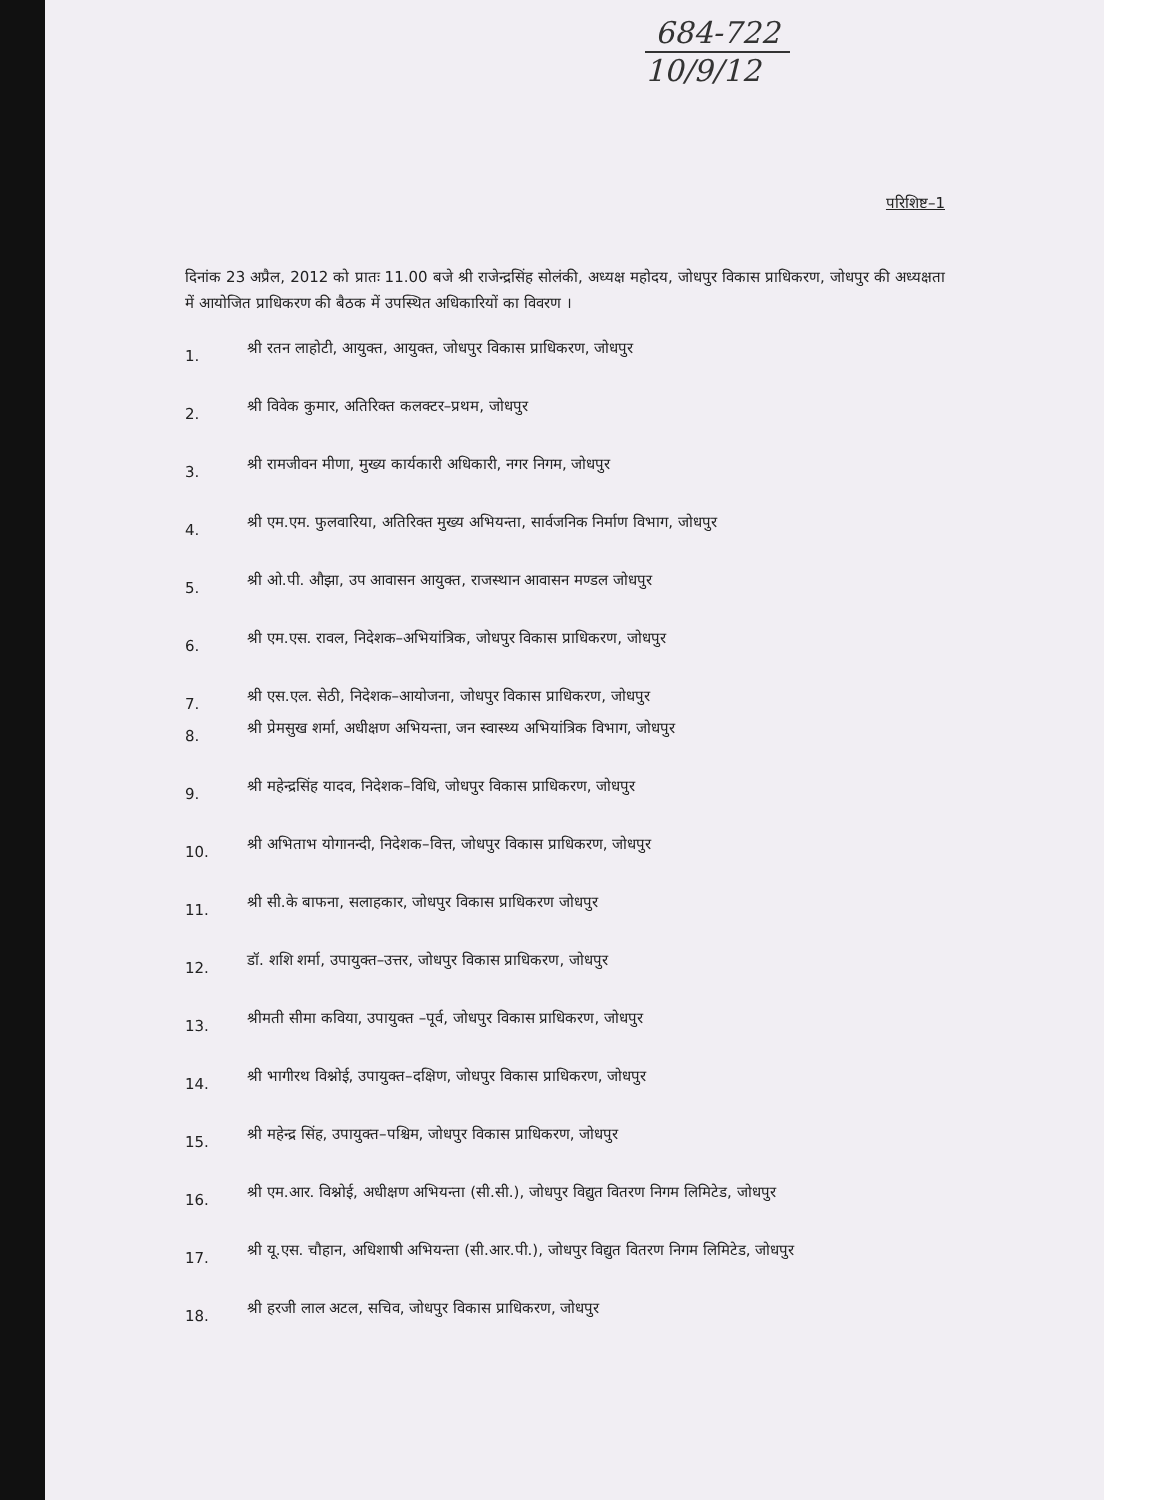684-722
10/9/12
परिशिष्ट–1
दिनांक 23 अप्रैल, 2012 को प्रातः 11.00 बजे श्री राजेन्द्रसिंह सोलंकी, अध्यक्ष महोदय, जोधपुर विकास प्राधिकरण, जोधपुर की अध्यक्षता में आयोजित प्राधिकरण की बैठक में उपस्थित अधिकारियों का विवरण ।
1. श्री रतन लाहोटी, आयुक्त, आयुक्त, जोधपुर विकास प्राधिकरण, जोधपुर
2. श्री विवेक कुमार, अतिरिक्त कलक्टर–प्रथम, जोधपुर
3. श्री रामजीवन मीणा, मुख्य कार्यकारी अधिकारी, नगर निगम, जोधपुर
4. श्री एम.एम. फुलवारिया, अतिरिक्त मुख्य अभियन्ता, सार्वजनिक निर्माण विभाग, जोधपुर
5. श्री ओ.पी. औझा, उप आवासन आयुक्त, राजस्थान आवासन मण्डल जोधपुर
6. श्री एम.एस. रावल, निदेशक–अभियांत्रिक, जोधपुर विकास प्राधिकरण, जोधपुर
7. श्री एस.एल. सेठी, निदेशक–आयोजना, जोधपुर विकास प्राधिकरण, जोधपुर
8. श्री प्रेमसुख शर्मा, अधीक्षण अभियन्ता, जन स्वास्थ्य अभियांत्रिक विभाग, जोधपुर
9. श्री महेन्द्रसिंह यादव, निदेशक–विधि, जोधपुर विकास प्राधिकरण, जोधपुर
10. श्री अभिताभ योगानन्दी, निदेशक–वित्त, जोधपुर विकास प्राधिकरण, जोधपुर
11. श्री सी.के बाफना, सलाहकार, जोधपुर विकास प्राधिकरण जोधपुर
12. डॉ. शशि शर्मा, उपायुक्त–उत्तर, जोधपुर विकास प्राधिकरण, जोधपुर
13. श्रीमती सीमा कविया, उपायुक्त –पूर्व, जोधपुर विकास प्राधिकरण, जोधपुर
14. श्री भागीरथ विश्नोई, उपायुक्त–दक्षिण, जोधपुर विकास प्राधिकरण, जोधपुर
15. श्री महेन्द्र सिंह, उपायुक्त–पश्चिम, जोधपुर विकास प्राधिकरण, जोधपुर
16. श्री एम.आर. विश्नोई, अधीक्षण अभियन्ता (सी.सी.), जोधपुर विद्युत वितरण निगम लिमिटेड, जोधपुर
17. श्री यू.एस. चौहान, अधिशाषी अभियन्ता (सी.आर.पी.), जोधपुर विद्युत वितरण निगम लिमिटेड, जोधपुर
18. श्री हरजी लाल अटल, सचिव, जोधपुर विकास प्राधिकरण, जोधपुर